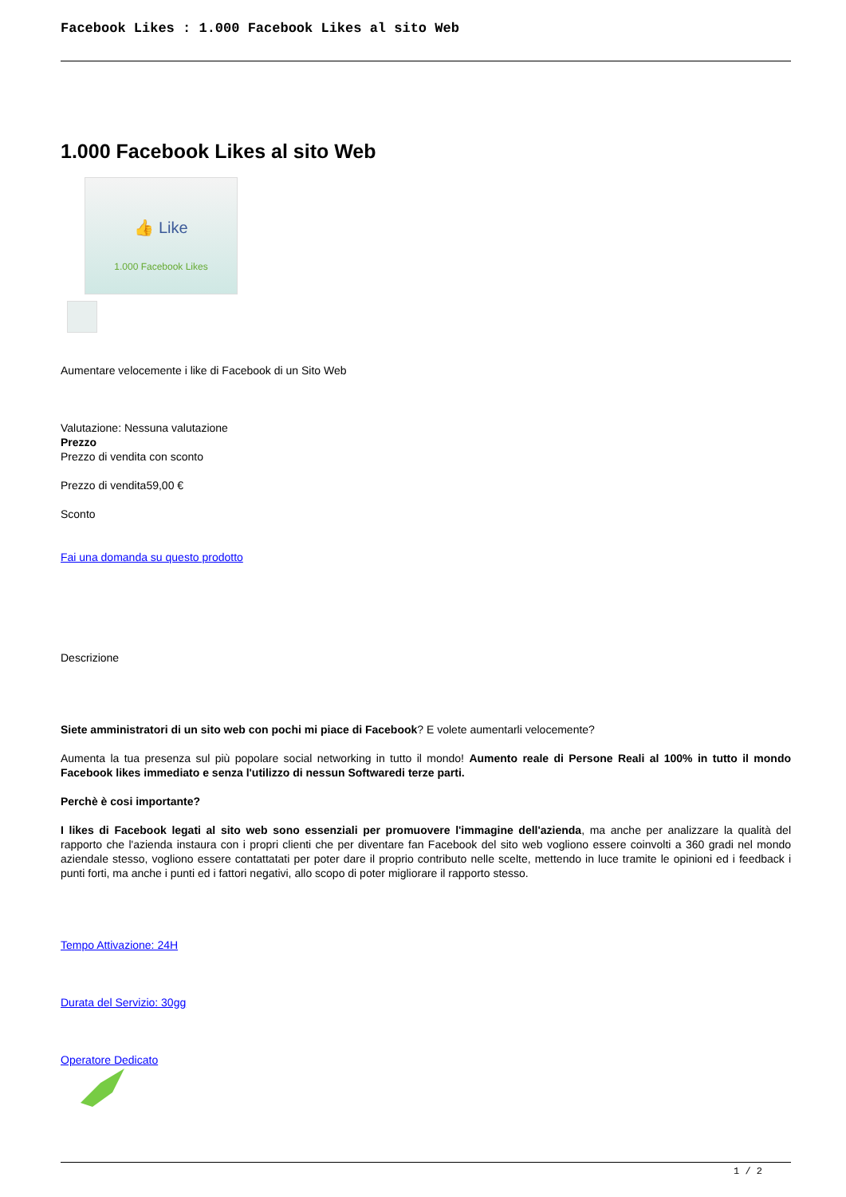Facebook Likes : 1.000 Facebook Likes al sito Web
1.000 Facebook Likes al sito Web
👍 Like
1.000 Facebook Likes
Aumentare velocemente i like di Facebook di un Sito Web
Valutazione: Nessuna valutazione
Prezzo
Prezzo di vendita con sconto
Prezzo di vendita59,00 €
Sconto
Fai una domanda su questo prodotto
Descrizione
Siete amministratori di un sito web con pochi mi piace di Facebook? E volete aumentarli velocemente?
Aumenta la tua presenza sul più popolare social networking in tutto il mondo! Aumento reale di Persone Reali al 100% in tutto il mondo Facebook likes immediato e senza l'utilizzo di nessun Softwaredi terze parti.
Perchè è cosi importante?
I likes di Facebook legati al sito web sono essenziali per promuovere l'immagine dell'azienda, ma anche per analizzare la qualità del rapporto che l'azienda instaura con i propri clienti che per diventare fan Facebook del sito web vogliono essere coinvolti a 360 gradi nel mondo aziendale stesso, vogliono essere contattatati per poter dare il proprio contributo nelle scelte, mettendo in luce tramite le opinioni ed i feedback i punti forti, ma anche i punti ed i fattori negativi, allo scopo di poter migliorare il rapporto stesso.
Tempo Attivazione: 24H
Durata del Servizio: 30gg
Operatore Dedicato
1 / 2